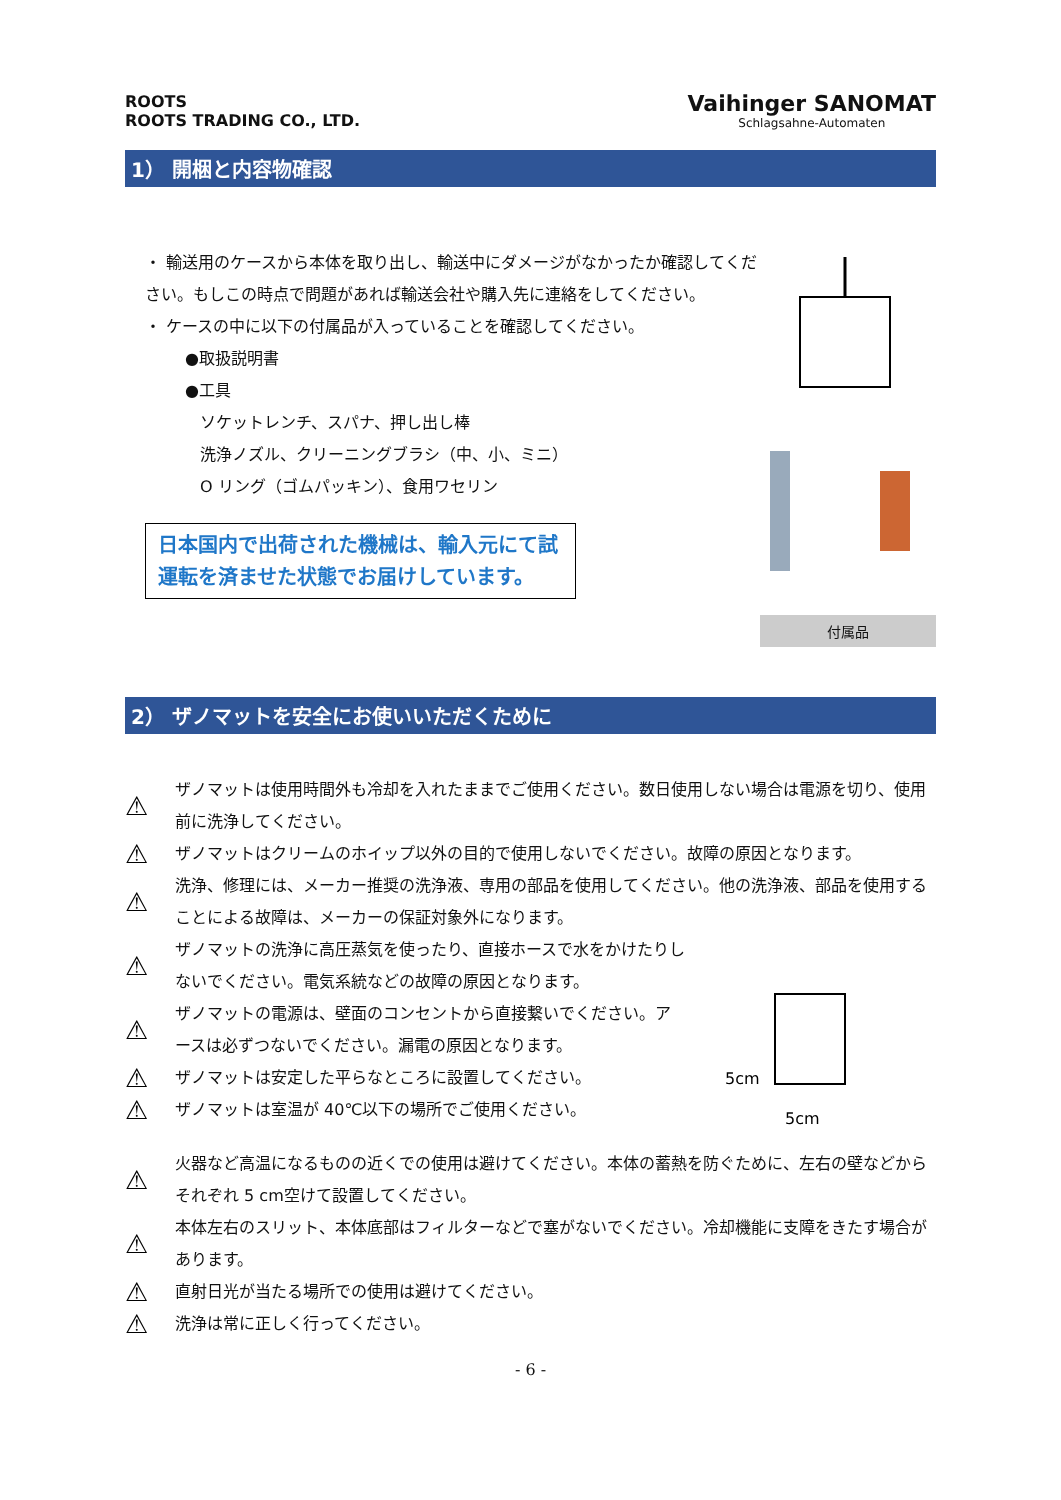ROOTS
ROOTS TRADING CO., LTD.
Vaihinger SANOMAT
Schlagsahne-Automaten
1） 開梱と内容物確認
・ 輸送用のケースから本体を取り出し、輸送中にダメージがなかったか確認してください。もしこの時点で問題があれば輸送会社や購入先に連絡をしてください。
・ ケースの中に以下の付属品が入っていることを確認してください。
●取扱説明書
●工具
ソケットレンチ、スパナ、押し出し棒
洗浄ノズル、クリーニングブラシ（中、小、ミニ）
O リング（ゴムパッキン）、食用ワセリン
日本国内で出荷された機械は、輸入元にて試運転を済ませた状態でお届けしています。
付属品
2） ザノマットを安全にお使いいただくために
⚠
ザノマットは使用時間外も冷却を入れたままでご使用ください。数日使用しない場合は電源を切り、使用前に洗浄してください。
⚠
ザノマットはクリームのホイップ以外の目的で使用しないでください。故障の原因となります。
⚠
洗浄、修理には、メーカー推奨の洗浄液、専用の部品を使用してください。他の洗浄液、部品を使用することによる故障は、メーカーの保証対象外になります。
⚠
ザノマットの洗浄に高圧蒸気を使ったり、直接ホースで水をかけたりしないでください。電気系統などの故障の原因となります。
⚠
ザノマットの電源は、壁面のコンセントから直接繋いでください。アースは必ずつないでください。漏電の原因となります。
⚠
ザノマットは安定した平らなところに設置してください。
⚠
ザノマットは室温が 40℃以下の場所でご使用ください。
5cm
5cm
⚠
火器など高温になるものの近くでの使用は避けてください。本体の蓄熱を防ぐために、左右の壁などからそれぞれ 5 cm空けて設置してください。
⚠
本体左右のスリット、本体底部はフィルターなどで塞がないでください。冷却機能に支障をきたす場合があります。
⚠
直射日光が当たる場所での使用は避けてください。
⚠
洗浄は常に正しく行ってください。
- 6 -